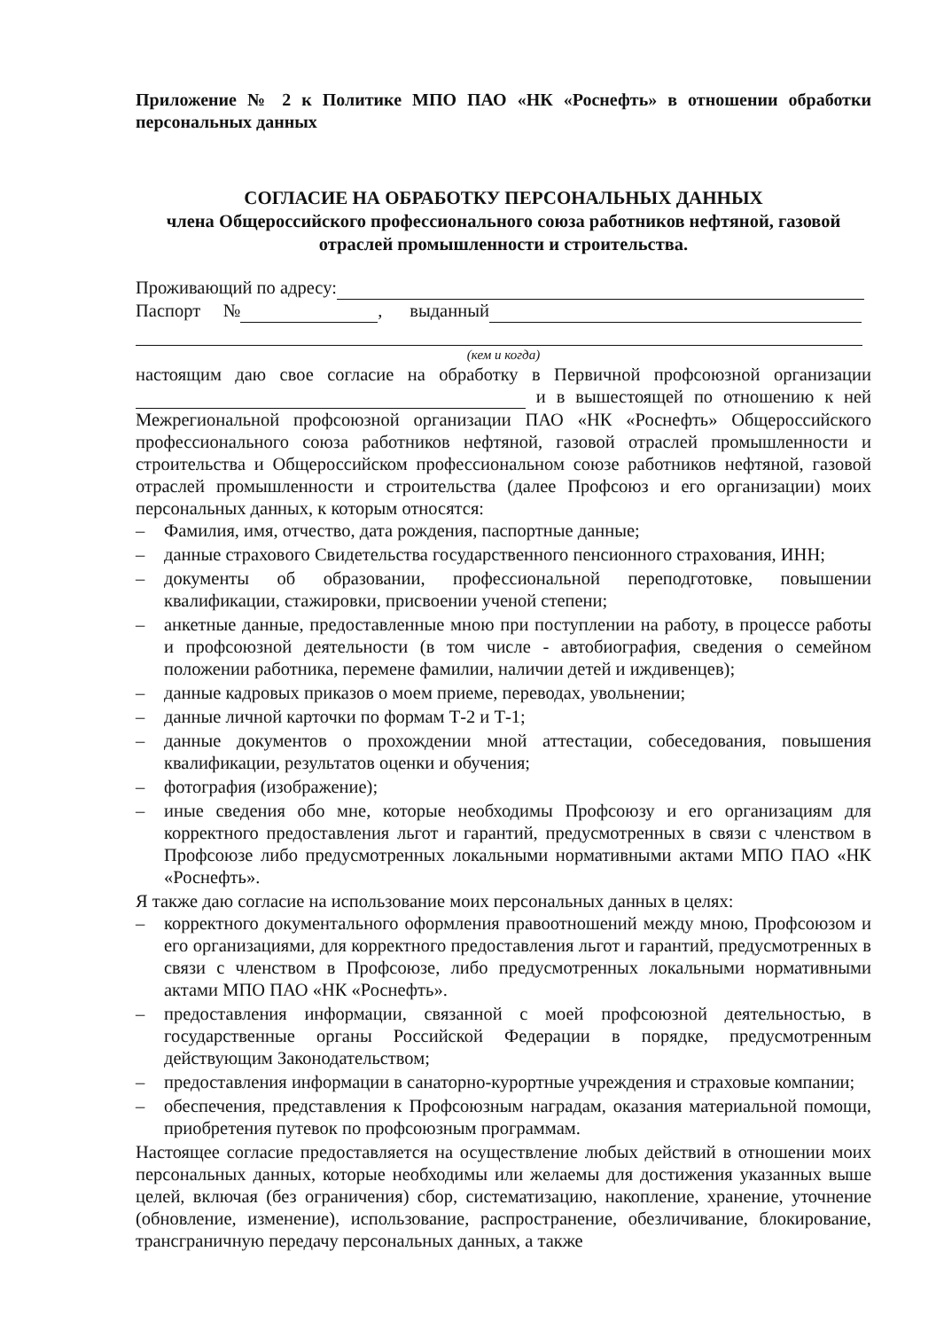Приложение № 2 к Политике МПО ПАО «НК «Роснефть» в отношении обработки персональных данных
СОГЛАСИЕ НА ОБРАБОТКУ ПЕРСОНАЛЬНЫХ ДАННЫХ
члена Общероссийского профессионального союза работников нефтяной, газовой отраслей промышленности и строительства.
Проживающий по адресу:
Паспорт № , выданный
(кем и когда)
настоящим даю свое согласие на обработку в Первичной профсоюзной организации и в вышестоящей по отношению к ней Межрегиональной профсоюзной организации ПАО «НК «Роснефть» Общероссийского профессионального союза работников нефтяной, газовой отраслей промышленности и строительства и Общероссийском профессиональном союзе работников нефтяной, газовой отраслей промышленности и строительства (далее Профсоюз и его организации) моих персональных данных, к которым относятся:
– Фамилия, имя, отчество, дата рождения, паспортные данные;
– данные страхового Свидетельства государственного пенсионного страхования, ИНН;
– документы об образовании, профессиональной переподготовке, повышении квалификации, стажировки, присвоении ученой степени;
– анкетные данные, предоставленные мною при поступлении на работу, в процессе работы и профсоюзной деятельности (в том числе - автобиография, сведения о семейном положении работника, перемене фамилии, наличии детей и иждивенцев);
– данные кадровых приказов о моем приеме, переводах, увольнении;
– данные личной карточки по формам Т-2 и Т-1;
– данные документов о прохождении мной аттестации, собеседования, повышения квалификации, результатов оценки и обучения;
– фотография (изображение);
– иные сведения обо мне, которые необходимы Профсоюзу и его организациям для корректного предоставления льгот и гарантий, предусмотренных в связи с членством в Профсоюзе либо предусмотренных локальными нормативными актами МПО ПАО «НК «Роснефть».
Я также даю согласие на использование моих персональных данных в целях:
– корректного документального оформления правоотношений между мною, Профсоюзом и его организациями, для корректного предоставления льгот и гарантий, предусмотренных в связи с членством в Профсоюзе, либо предусмотренных локальными нормативными актами МПО ПАО «НК «Роснефть».
– предоставления информации, связанной с моей профсоюзной деятельностью, в государственные органы Российской Федерации в порядке, предусмотренным действующим Законодательством;
– предоставления информации в санаторно-курортные учреждения и страховые компании;
– обеспечения, представления к Профсоюзным наградам, оказания материальной помощи, приобретения путевок по профсоюзным программам.
Настоящее согласие предоставляется на осуществление любых действий в отношении моих персональных данных, которые необходимы или желаемы для достижения указанных выше целей, включая (без ограничения) сбор, систематизацию, накопление, хранение, уточнение (обновление, изменение), использование, распространение, обезличивание, блокирование, трансграничную передачу персональных данных, а также